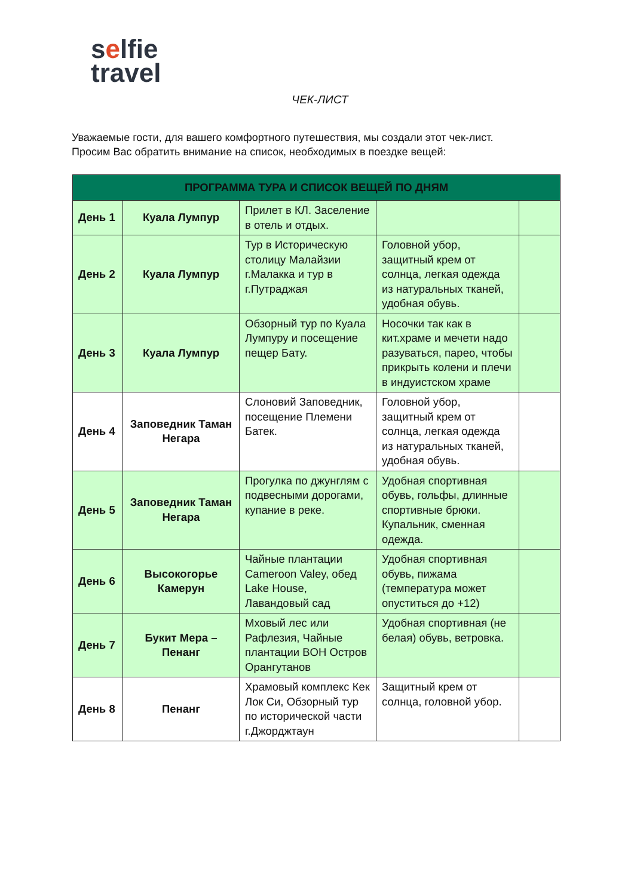selfie
travel
ЧЕК-ЛИСТ
Уважаемые гости, для вашего комфортного путешествия, мы создали этот чек-лист.
Просим Вас обратить внимание на список, необходимых в поездке вещей:
| ПРОГРАММА ТУРА И СПИСОК ВЕЩЕЙ ПО ДНЯМ | | | | |
| --- | --- | --- | --- | --- |
| День 1 | Куала Лумпур | Прилет в КЛ. Заселение в отель и отдых. | | |
| День 2 | Куала Лумпур | Тур в Историческую столицу Малайзии г.Малакка и тур в г.Путраджая | Головной убор, защитный крем от солнца, легкая одежда из натуральных тканей, удобная обувь. | |
| День 3 | Куала Лумпур | Обзорный тур по Куала Лумпуру и посещение пещер Бату. | Носочки так как в кит.храме и мечети надо разуваться, парео, чтобы прикрыть колени и плечи в индуистском храме | |
| День 4 | Заповедник Таман Негара | Слоновий Заповедник, посещение Племени Батек. | Головной убор, защитный крем от солнца, легкая одежда из натуральных тканей, удобная обувь. | |
| День 5 | Заповедник Таман Негара | Прогулка по джунглям с подвесными дорогами, купание в реке. | Удобная спортивная обувь, гольфы, длинные спортивные брюки. Купальник, сменная одежда. | |
| День 6 | Высокогорье Камерун | Чайные плантации Cameroon Valey, обед Lake House, Лавандовый сад | Удобная спортивная обувь, пижама (температура может опуститься до +12) | |
| День 7 | Букит Мера – Пенанг | Мховый лес или Рафлезия, Чайные плантации BOH Остров Орангутанов | Удобная спортивная (не белая) обувь, ветровка. | |
| День 8 | Пенанг | Храмовый комплекс Кек Лок Си, Обзорный тур по исторической части г.Джорджтаун | Защитный крем от солнца, головной убор. | |